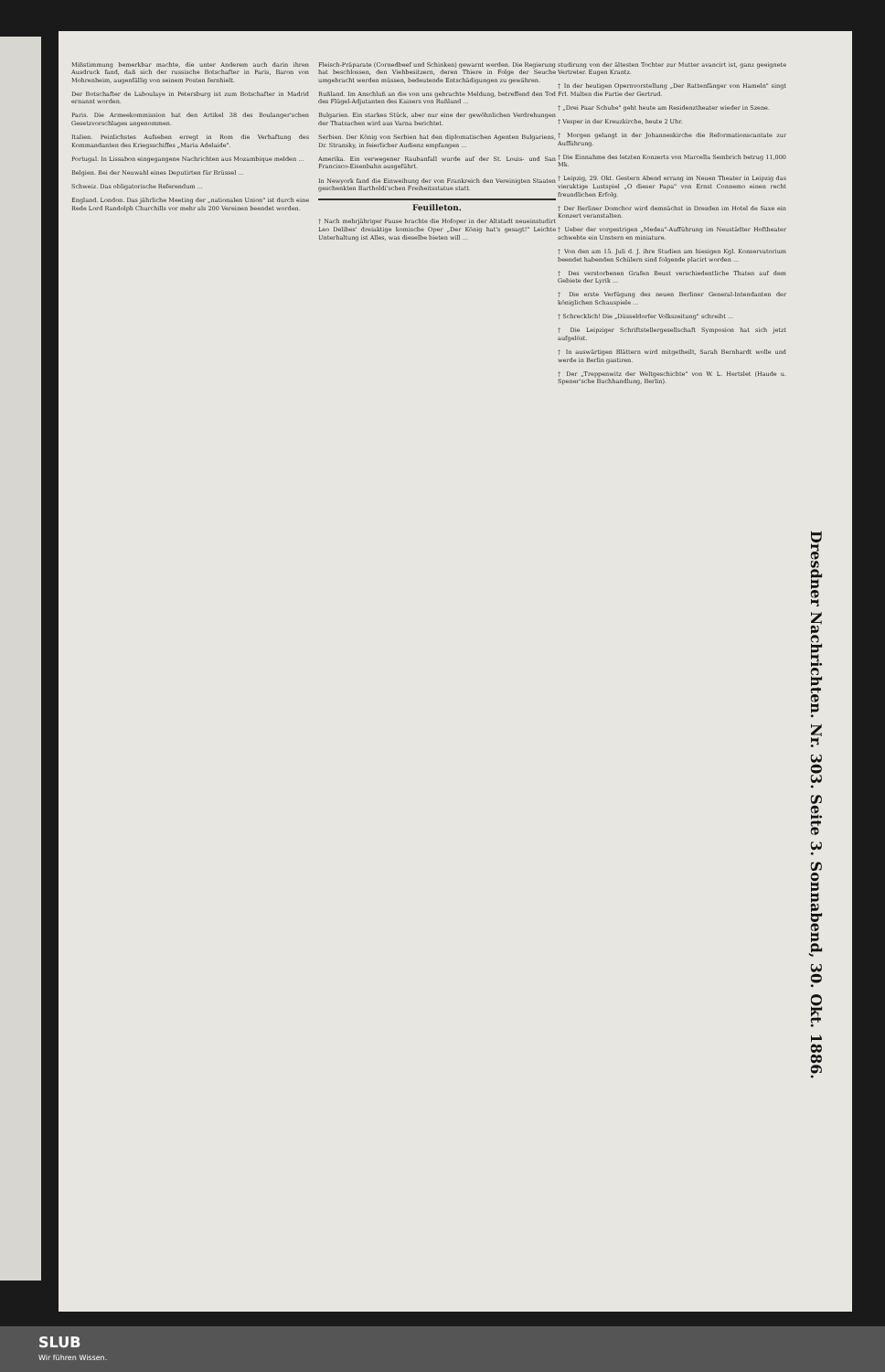Mißstimmung bemerkbar machte, die unter Anderem auch darin ihren Ausdruck fand, daß sich der russische Botschafter in Paris, Baron von Mohrenheim, augenfällig von seinem Posten fernhielt.
Der Botschafter de Laboulaye in Petersburg ist zum Botschafter in Madrid ernannt worden.
Paris. Die Armeekommission hat den Artikel 38 des Boulanger'schen Gesetzvorschlages angenommen.
Italien. Peinlichstes Aufsehen erregt in Rom die Verhaftung des Kommandanten des Kriegsschiffes „Maria Adelaide".
Portugal. In Lissabon eingegangene Nachrichten aus Mozambique melden ...
Belgien. Bei der Neuwahl eines Deputirten für Brüssel ...
Schweiz. Das obligatorische Referendum ...
England. London. Das jährliche Meeting der „nationalen Union" ist durch eine Rede Lord Randolph Churchills vor mehr als 200 Vereinen beendet worden.
Fleisch-Präparate (Cornedbeef und Schinken) gewarnt werden. Die Regierung hat beschlossen, den Viehbesitzern, deren Thiere in Folge der Seuche umgebracht werden müssen, bedeutende Entschädigungen zu gewähren.
Rußland. Im Anschluß an die von uns gebrachte Meldung, betreffend den Tod des Flügel-Adjutanten des Kaisers von Rußland ...
Bulgarien. Ein starkes Stück, aber nur eine der gewöhnlichen Verdrehungen der Thatsachen wird aus Varna berichtet.
Serbien. Der König von Serbien hat den diplomatischen Agenten Bulgariens, Dr. Stransky, in feierlicher Audienz empfangen ...
Amerika. Ein verwegener Raubanfall wurde auf der St. Louis- und San Francisco-Eisenbahn ausgeführt.
In Newyork fand die Einweihung der von Frankreich den Vereinigten Staaten geschenkten Bartholdi'schen Freiheitsstatue statt.
Feuilleton.
† Nach mehrjähriger Pause brachte die Hofoper in der Altstadt neueinstudirt Leo Delibes' dreiaktige komische Oper „Der König hat's gesagt!" Leichte Unterhaltung ist Alles, was dieselbe bieten will ...
studirung von der ältesten Tochter zur Mutter avancirt ist, ganz geeignete Vertreter. Eugen Krantz.
† In der heutigen Opernvorstellung „Der Rattenfänger von Hameln" singt Frl. Malten die Partie der Gertrud.
† „Drei Paar Schuhe" geht heute am Residenztheater wieder in Szene.
† Vesper in der Kreuzkirche, heute 2 Uhr.
† Morgen gelangt in der Johanneskirche die Reformationscantate zur Aufführung.
† Die Einnahme des letzten Konzerts von Marcella Sembrich betrug 11,000 Mk.
† Leipzig, 29. Okt. Gestern Abend errang im Neuen Theater in Leipzig das vieraktige Lustspiel „O dieser Papa" von Ernst Connemo einen recht freundlichen Erfolg.
† Der Berliner Domchor wird demnächst in Dresden im Hotel de Saxe ein Konzert veranstalten.
† Ueber der vorgestrigen „Medea"-Aufführung im Neustädter Hoftheater schwebte ein Unstern en miniature.
† Von den am 15. Juli d. J. ihre Studien am hiesigen Kgl. Konservatorium beendet habenden Schülern sind folgende placirt worden ...
† Des verstorbenen Grafen Beust verschiedentliche Thaten auf dem Gebiete der Lyrik ...
† Die erste Verfügung des neuen Berliner General-Intendanten der königlichen Schauspiele ...
† Schrecklich! Die „Düsseldorfer Volkszeitung" schreibt ...
† Die Leipziger Schriftstellergesellschaft Symposion hat sich jetzt aufgelöst.
† In auswärtigen Blättern wird mitgetheilt, Sarah Bernhardt wolle und werde in Berlin gastiren.
† Der „Treppenwitz der Weltgeschichte" von W. L. Hertslet (Haude u. Spener'sche Buchhandlung, Berlin).
Dresdner Nachrichten. Nr. 303. Seite 3. Sonnabend, 30. Okt. 1886.
SLUB
Wir führen Wissen.